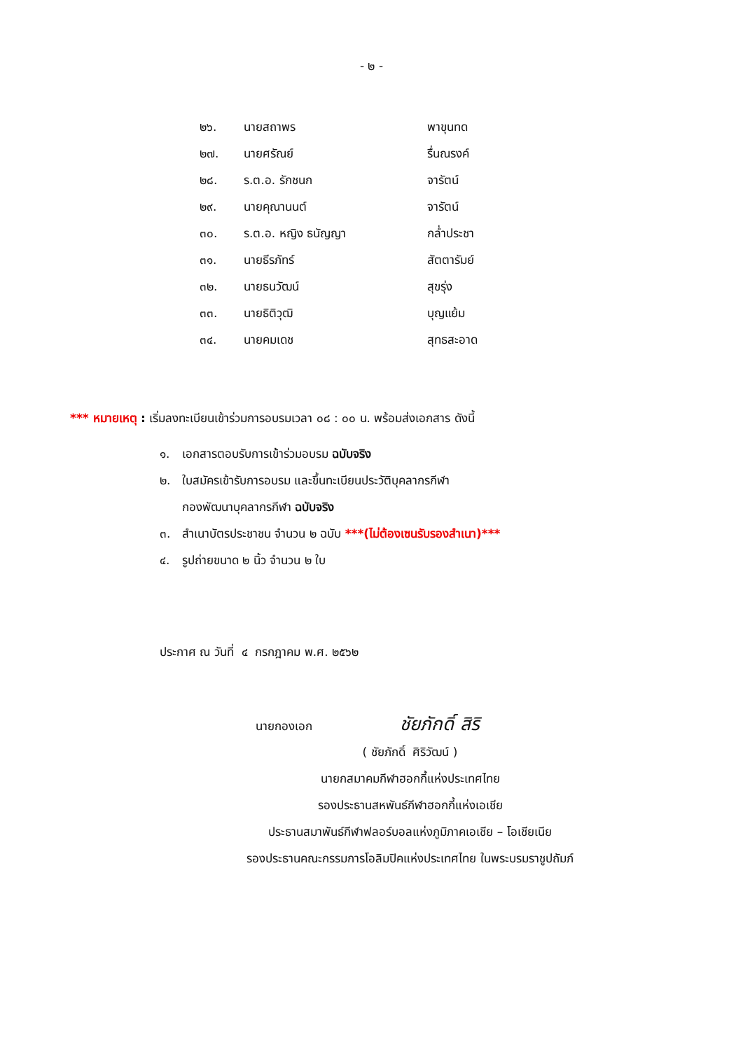- ๒ -
| ๒๖. | นายสถาพร | พาขุนทด |
| ๒๗. | นายศรัณย์ | รื่นณรงค์ |
| ๒๘. | ร.ต.อ. รักชนก | จารัตน์ |
| ๒๙. | นายคุณานนต์ | จารัตน์ |
| ๓๐. | ร.ต.อ. หญิง ธนัญญา | กล่ำประชา |
| ๓๑. | นายธีรภัทร์ | สัตตารัมย์ |
| ๓๒. | นายธนวัฒน์ | สุขรุ่ง |
| ๓๓. | นายธิติวุฒิ | บุญแย้ม |
| ๓๔. | นายคมเดช | สุทธสะอาด |
*** หมายเหตุ : เริ่มลงทะเบียนเข้าร่วมการอบรมเวลา ๐๘ : ๐๐ น. พร้อมส่งเอกสาร ดังนี้
๑. เอกสารตอบรับการเข้าร่วมอบรม ฉบับจริง
๒. ใบสมัครเข้ารับการอบรม และขึ้นทะเบียนประวัติบุคลากรกีฬา
กองพัฒนาบุคลากรกีฬา ฉบับจริง
๓. สำเนาบัตรประชาชน จำนวน ๒ ฉบับ ***(ไม่ต้องเซนรับรองสำเนา)***
๔. รูปถ่ายขนาด ๒ นิ้ว จำนวน ๒ ใบ
ประกาศ ณ วันที่ ๔ กรกฎาคม พ.ศ. ๒๕๖๒
นายกองเอก ชัยภักดิ์ สิริ
( ชัยภักดิ์ ศิริวัฒน์ )
นายกสมาคมกีฬาฮอกกี้แห่งประเทศไทย
รองประธานสหพันธ์กีฬาฮอกกี้แห่งเอเชีย
ประธานสมาพันธ์กีฬาฟลอร์บอลแห่งภูมิภาคเอเชีย – โอเชียเนีย
รองประธานคณะกรรมการโอลิมปิคแห่งประเทศไทย ในพระบรมราชูปถัมภ์